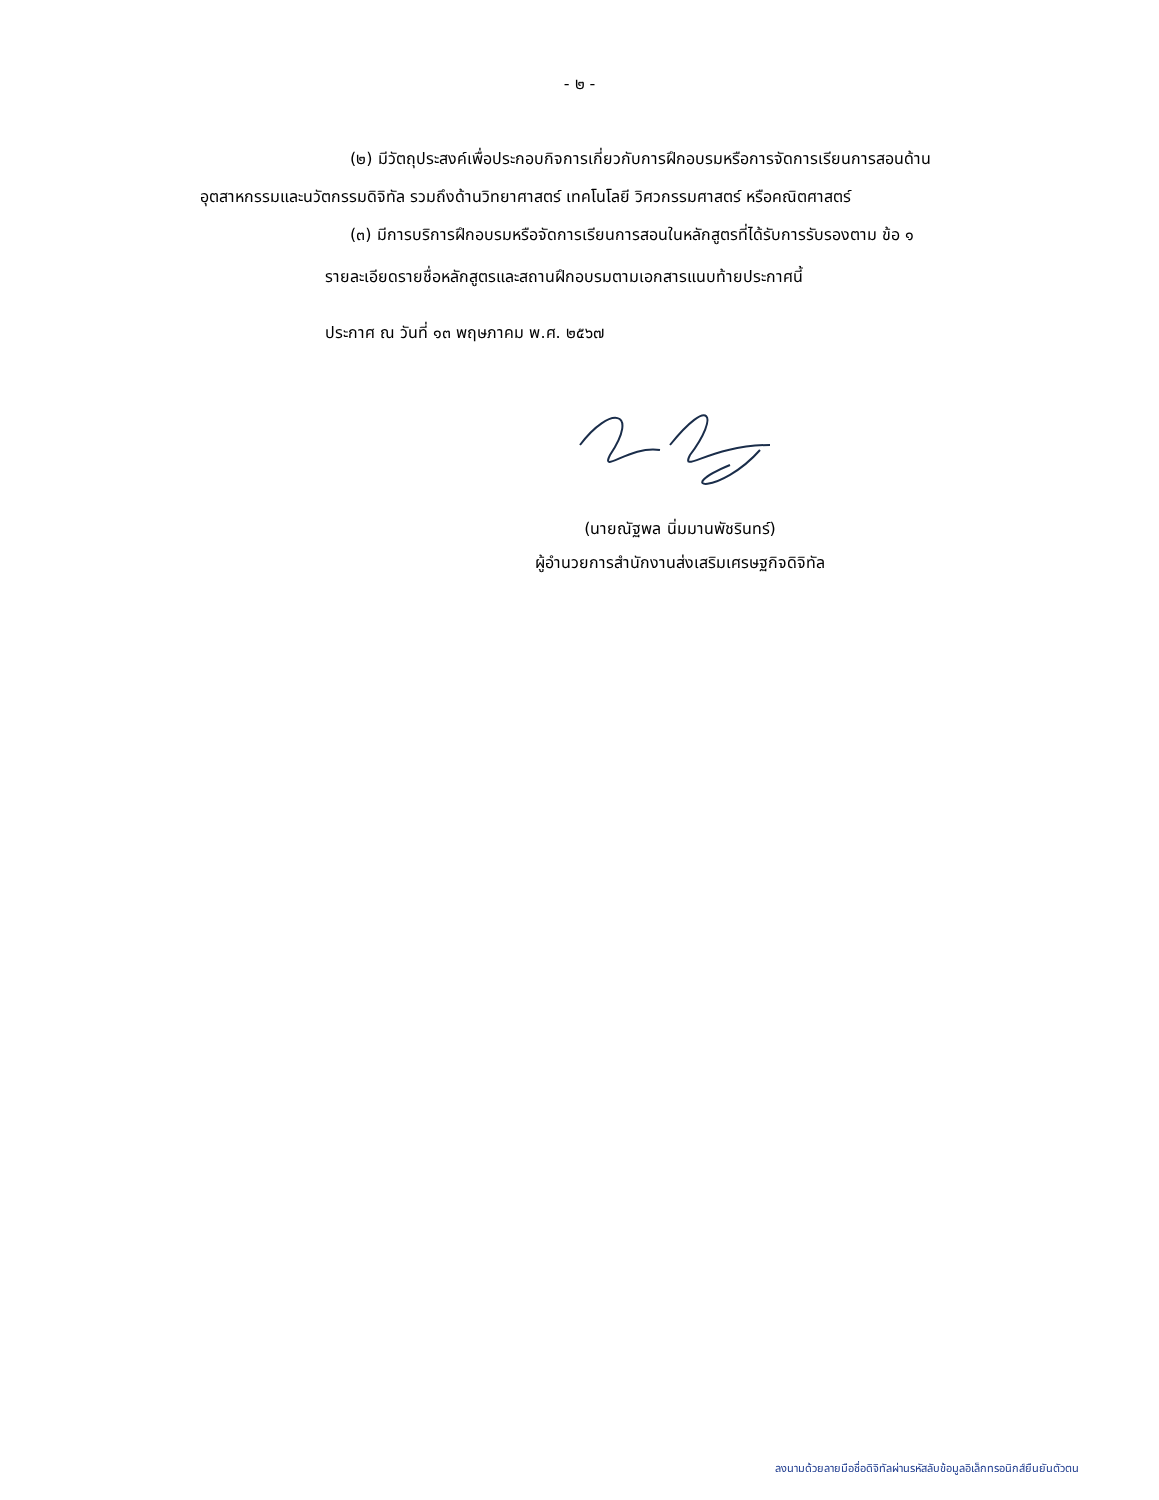- ๒ -
(๒) มีวัตถุประสงค์เพื่อประกอบกิจการเกี่ยวกับการฝึกอบรมหรือการจัดการเรียนการสอนด้านอุตสาหกรรมและนวัตกรรมดิจิทัล รวมถึงด้านวิทยาศาสตร์ เทคโนโลยี วิศวกรรมศาสตร์ หรือคณิตศาสตร์
(๓) มีการบริการฝึกอบรมหรือจัดการเรียนการสอนในหลักสูตรที่ได้รับการรับรองตาม ข้อ ๑
รายละเอียดรายชื่อหลักสูตรและสถานฝึกอบรมตามเอกสารแนบท้ายประกาศนี้
ประกาศ ณ วันที่ ๑๓ พฤษภาคม พ.ศ. ๒๕๖๗
(นายณัฐพล นิ่มมานพัชรินทร์)
ผู้อำนวยการสำนักงานส่งเสริมเศรษฐกิจดิจิทัล
ลงนามด้วยลายมือชื่อดิจิทัลผ่านรหัสลับข้อมูลอิเล็กทรอนิกส์ยืนยันตัวตน